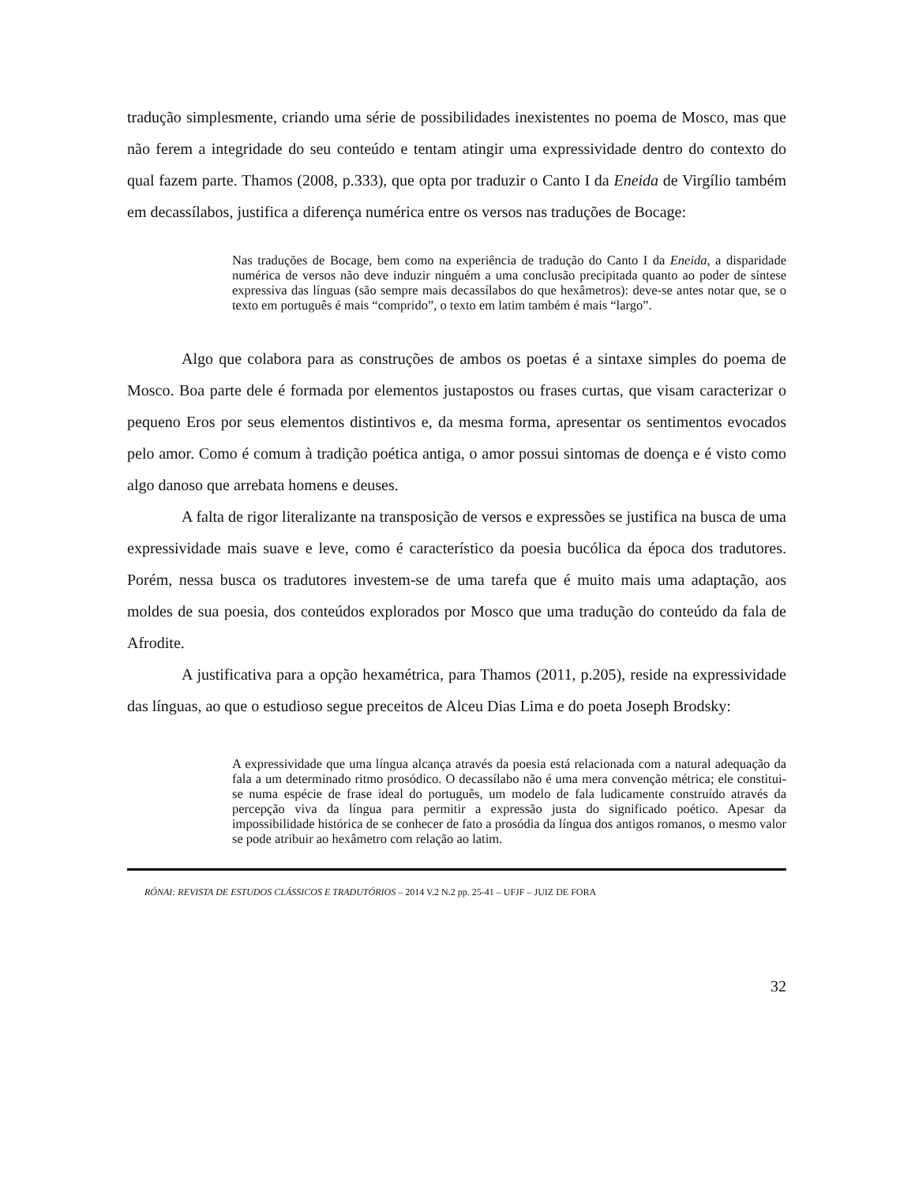tradução simplesmente, criando uma série de possibilidades inexistentes no poema de Mosco, mas que não ferem a integridade do seu conteúdo e tentam atingir uma expressividade dentro do contexto do qual fazem parte. Thamos (2008, p.333), que opta por traduzir o Canto I da Eneida de Virgílio também em decassílabos, justifica a diferença numérica entre os versos nas traduções de Bocage:
Nas traduções de Bocage, bem como na experiência de tradução do Canto I da Eneida, a disparidade numérica de versos não deve induzir ninguém a uma conclusão precipitada quanto ao poder de síntese expressiva das línguas (são sempre mais decassílabos do que hexâmetros): deve-se antes notar que, se o texto em português é mais “comprido”, o texto em latim também é mais “largo”.
Algo que colabora para as construções de ambos os poetas é a sintaxe simples do poema de Mosco. Boa parte dele é formada por elementos justapostos ou frases curtas, que visam caracterizar o pequeno Eros por seus elementos distintivos e, da mesma forma, apresentar os sentimentos evocados pelo amor. Como é comum à tradição poética antiga, o amor possui sintomas de doença e é visto como algo danoso que arrebata homens e deuses.
A falta de rigor literalizante na transposição de versos e expressões se justifica na busca de uma expressividade mais suave e leve, como é característico da poesia bucólica da época dos tradutores. Porém, nessa busca os tradutores investem-se de uma tarefa que é muito mais uma adaptação, aos moldes de sua poesia, dos conteúdos explorados por Mosco que uma tradução do conteúdo da fala de Afrodite.
A justificativa para a opção hexamétrica, para Thamos (2011, p.205), reside na expressividade das línguas, ao que o estudioso segue preceitos de Alceu Dias Lima e do poeta Joseph Brodsky:
A expressividade que uma língua alcança através da poesia está relacionada com a natural adequação da fala a um determinado ritmo prosódico. O decassílabo não é uma mera convenção métrica; ele constitui-se numa espécie de frase ideal do português, um modelo de fala ludicamente construído através da percepção viva da língua para permitir a expressão justa do significado poético. Apesar da impossibilidade histórica de se conhecer de fato a prosódia da língua dos antigos romanos, o mesmo valor se pode atribuir ao hexâmetro com relação ao latim.
RÓNAI: REVISTA DE ESTUDOS CLÁSSICOS E TRADUTÓRIOS – 2014 V.2 N.2 pp. 25-41 – UFJF – JUIZ DE FORA
32